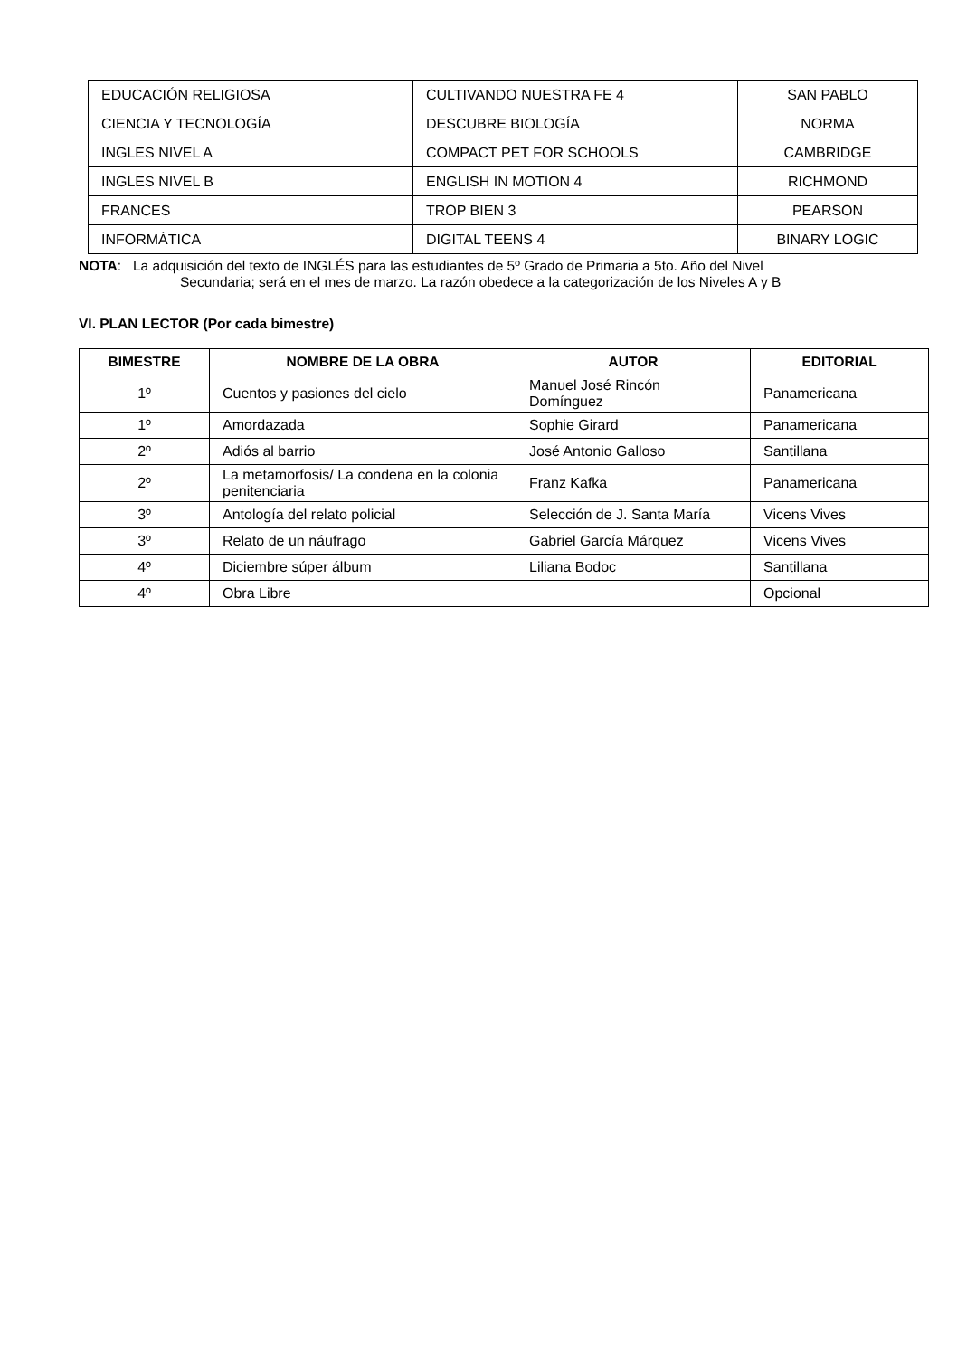| EDUCACIÓN RELIGIOSA | CULTIVANDO NUESTRA FE 4 | SAN PABLO |
| CIENCIA Y TECNOLOGÍA | DESCUBRE BIOLOGÍA | NORMA |
| INGLES NIVEL A | COMPACT PET FOR SCHOOLS | CAMBRIDGE |
| INGLES NIVEL B | ENGLISH IN MOTION 4 | RICHMOND |
| FRANCES | TROP BIEN 3 | PEARSON |
| INFORMÁTICA | DIGITAL TEENS 4 | BINARY LOGIC |
NOTA: La adquisición del texto de INGLÉS para las estudiantes de 5º Grado de Primaria a 5to. Año del Nivel
Secundaria; será en el mes de marzo. La razón obedece a la categorización de los Niveles A y B
VI. PLAN LECTOR (Por cada bimestre)
| BIMESTRE | NOMBRE DE LA OBRA | AUTOR | EDITORIAL |
| --- | --- | --- | --- |
| 1º | Cuentos y pasiones del cielo | Manuel José Rincón Domínguez | Panamericana |
| 1º | Amordazada | Sophie Girard | Panamericana |
| 2º | Adiós al barrio | José Antonio Galloso | Santillana |
| 2º | La metamorfosis/ La condena en la colonia penitenciaria | Franz Kafka | Panamericana |
| 3º | Antología del relato policial | Selección de J. Santa María | Vicens Vives |
| 3º | Relato de un náufrago | Gabriel García Márquez | Vicens Vives |
| 4º | Diciembre súper álbum | Liliana Bodoc | Santillana |
| 4º | Obra Libre | | Opcional |